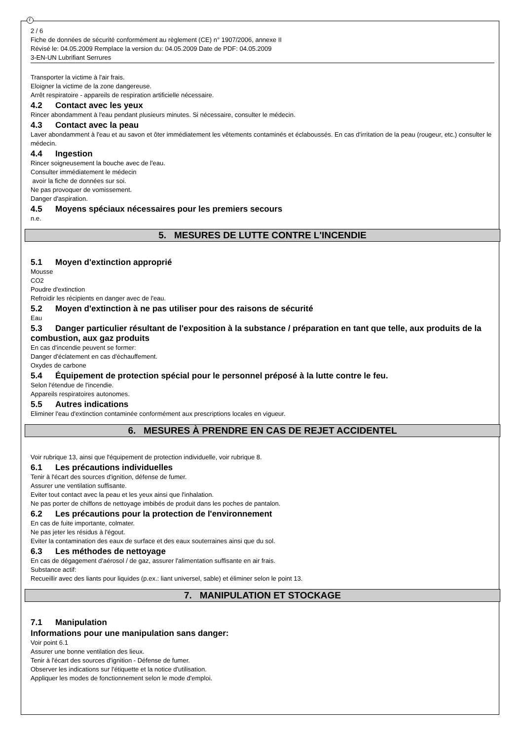F
2 / 6
Fiche de données de sécurité conformément au règlement (CE) n° 1907/2006, annexe II
Révisé le: 04.05.2009 Remplace la version du: 04.05.2009 Date de PDF: 04.05.2009
3-EN-UN Lubrifiant Serrures
Transporter la victime à l'air frais.
Eloigner la victime de la zone dangereuse.
Arrêt respiratoire - appareils de respiration artificielle nécessaire.
4.2 Contact avec les yeux
Rincer abondamment à l'eau pendant plusieurs minutes. Si nécessaire, consulter le médecin.
4.3 Contact avec la peau
Laver abondamment à l'eau et au savon et ôter immédiatement les vêtements contaminés et éclaboussés. En cas d'irritation de la peau (rougeur, etc.) consulter le médecin.
4.4 Ingestion
Rincer soigneusement la bouche avec de l'eau.
Consulter immédiatement le médecin
avoir la fiche de données sur soi.
Ne pas provoquer de vomissement.
Danger d'aspiration.
4.5 Moyens spéciaux nécessaires pour les premiers secours
n.e.
5. MESURES DE LUTTE CONTRE L'INCENDIE
5.1 Moyen d'extinction approprié
Mousse
CO2
Poudre d'extinction
Refroidir les récipients en danger avec de l'eau.
5.2 Moyen d'extinction à ne pas utiliser pour des raisons de sécurité
Eau
5.3 Danger particulier résultant de l'exposition à la substance / préparation en tant que telle, aux produits de la combustion, aux gaz produits
En cas d'incendie peuvent se former:
Danger d'éclatement en cas d'échauffement.
Oxydes de carbone
5.4 Équipement de protection spécial pour le personnel préposé à la lutte contre le feu.
Selon l'étendue de l'incendie.
Appareils respiratoires autonomes.
5.5 Autres indications
Eliminer l'eau d'extinction contaminée conformément aux prescriptions locales en vigueur.
6. MESURES À PRENDRE EN CAS DE REJET ACCIDENTEL
Voir rubrique 13, ainsi que l'équipement de protection individuelle, voir rubrique 8.
6.1 Les précautions individuelles
Tenir à l'écart des sources d'ignition, défense de fumer.
Assurer une ventilation suffisante.
Eviter tout contact avec la peau et les yeux ainsi que l'inhalation.
Ne pas porter de chiffons de nettoyage imbibés de produit dans les poches de pantalon.
6.2 Les précautions pour la protection de l'environnement
En cas de fuite importante, colmater.
Ne pas jeter les résidus à l'égout.
Eviter la contamination des eaux de surface et des eaux souterraines ainsi que du sol.
6.3 Les méthodes de nettoyage
En cas de dégagement d'aérosol / de gaz, assurer l'alimentation suffisante en air frais.
Substance actif:
Recueillir avec des liants pour liquides (p.ex.: liant universel, sable) et éliminer selon le point 13.
7. MANIPULATION ET STOCKAGE
7.1 Manipulation
Informations pour une manipulation sans danger:
Voir point 6.1
Assurer une bonne ventilation des lieux.
Tenir à l'écart des sources d'ignition - Défense de fumer.
Observer les indications sur l'étiquette et la notice d'utilisation.
Appliquer les modes de fonctionnement selon le mode d'emploi.